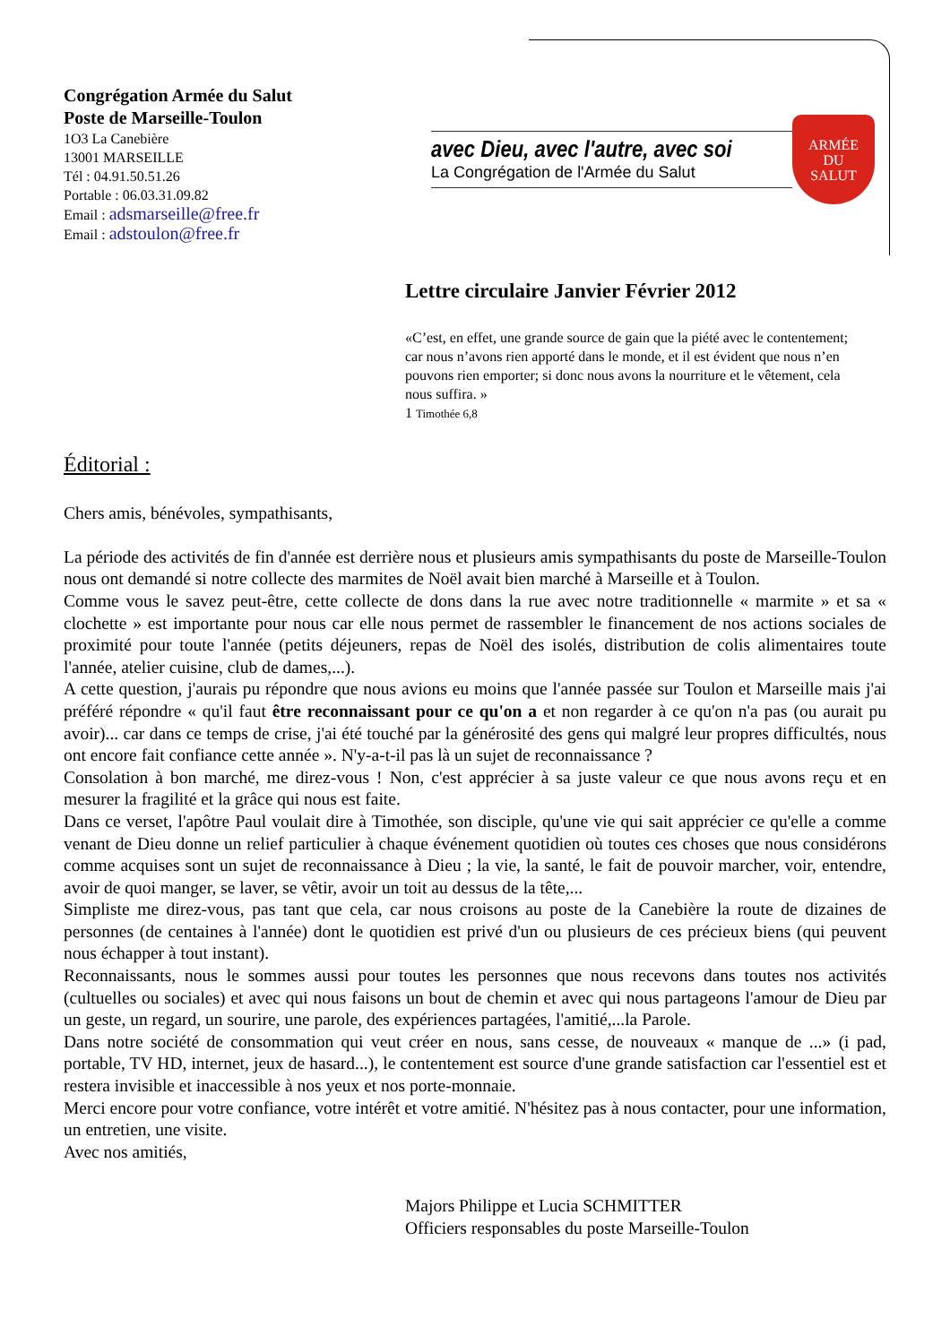Congrégation Armée du Salut
Poste de Marseille-Toulon
1O3 La Canebière
13001 MARSEILLE
Tél : 04.91.50.51.26
Portable : 06.03.31.09.82
Email : adsmarseille@free.fr
Email : adstoulon@free.fr
avec Dieu, avec l'autre, avec soi
La Congrégation de l'Armée du Salut
ARMÉE
DU
SALUT
Lettre circulaire Janvier Février 2012
«C’est, en effet, une grande source de gain que la piété avec le contentement; car nous n’avons rien apporté dans le monde, et il est évident que nous n’en pouvons rien emporter; si donc nous avons la nourriture et le vêtement, cela nous suffira. »
1 Timothée 6,8
Éditorial :
Chers amis, bénévoles, sympathisants,
La période des activités de fin d'année est derrière nous et plusieurs amis sympathisants du poste de Marseille-Toulon nous ont demandé si notre collecte des marmites de Noël avait bien marché à Marseille et à Toulon.
Comme vous le savez peut-être, cette collecte de dons dans la rue avec notre traditionnelle « marmite » et sa « clochette » est importante pour nous car elle nous permet de rassembler le financement de nos actions sociales de proximité pour toute l'année (petits déjeuners, repas de Noël des isolés, distribution de colis alimentaires toute l'année, atelier cuisine, club de dames,...).
A cette question, j'aurais pu répondre que nous avions eu moins que l'année passée sur Toulon et Marseille mais j'ai préféré répondre « qu'il faut être reconnaissant pour ce qu'on a et non regarder à ce qu'on n'a pas (ou aurait pu avoir)... car dans ce temps de crise, j'ai été touché par la générosité des gens qui malgré leur propres difficultés, nous ont encore fait confiance cette année ». N'y-a-t-il pas là un sujet de reconnaissance ?
Consolation à bon marché, me direz-vous ! Non, c'est apprécier à sa juste valeur ce que nous avons reçu et en mesurer la fragilité et la grâce qui nous est faite.
Dans ce verset, l'apôtre Paul voulait dire à Timothée, son disciple, qu'une vie qui sait apprécier ce qu'elle a comme venant de Dieu donne un relief particulier à chaque événement quotidien où toutes ces choses que nous considérons comme acquises sont un sujet de reconnaissance à Dieu ; la vie, la santé, le fait de pouvoir marcher, voir, entendre, avoir de quoi manger, se laver, se vêtir, avoir un toit au dessus de la tête,...
Simpliste me direz-vous, pas tant que cela, car nous croisons au poste de la Canebière la route de dizaines de personnes (de centaines à l'année) dont le quotidien est privé d'un ou plusieurs de ces précieux biens (qui peuvent nous échapper à tout instant).
Reconnaissants, nous le sommes aussi pour toutes les personnes que nous recevons dans toutes nos activités (cultuelles ou sociales) et avec qui nous faisons un bout de chemin et avec qui nous partageons l'amour de Dieu par un geste, un regard, un sourire, une parole, des expériences partagées, l'amitié,...la Parole.
Dans notre société de consommation qui veut créer en nous, sans cesse, de nouveaux « manque de ...» (i pad, portable, TV HD, internet, jeux de hasard...), le contentement est source d'une grande satisfaction car l'essentiel est et restera invisible et inaccessible à nos yeux et nos porte-monnaie.
Merci encore pour votre confiance, votre intérêt et votre amitié. N'hésitez pas à nous contacter, pour une information, un entretien, une visite.
Avec nos amitiés,
Majors Philippe et Lucia SCHMITTER
Officiers responsables du poste Marseille-Toulon